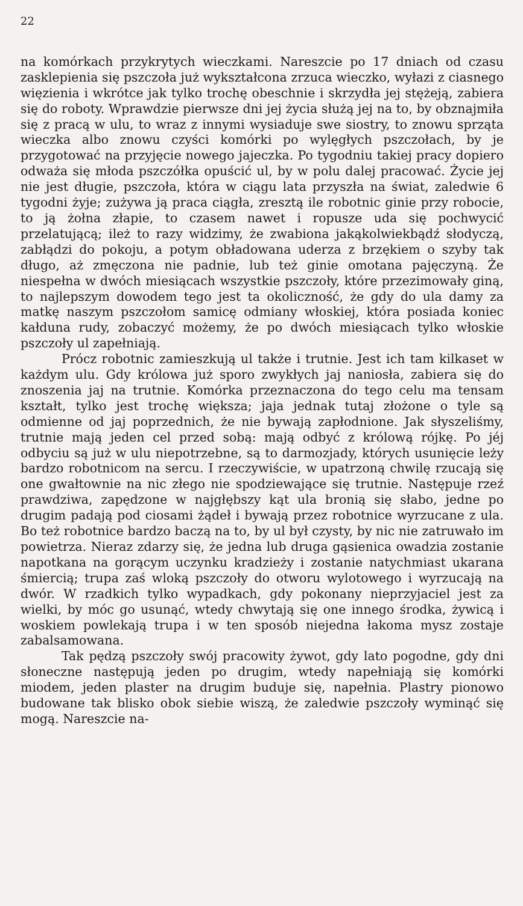22
na komórkach przykrytych wieczkami. Nareszcie po 17 dniach od czasu zasklepienia się pszczoła już wykształcona zrzuca wieczko, wyłazi z ciasnego więzienia i wkrótce jak tylko trochę obeschnie i skrzydła jej stężeją, zabiera się do roboty. Wprawdzie pierwsze dni jej życia służą jej na to, by obznajmiła się z pracą w ulu, to wraz z innymi wysiaduje swe siostry, to znowu sprząta wieczka albo znowu czyści komórki po wylęgłych pszczołach, by je przygotować na przyjęcie nowego jajeczka. Po tygodniu takiej pracy dopiero odważa się młoda pszczółka opuścić ul, by w polu dalej pracować. Życie jej nie jest długie, pszczoła, która w ciągu lata przyszła na świat, zaledwie 6 tygodni żyje; zużywa ją praca ciągła, zresztą ile robotnic ginie przy robocie, to ją żołna złapie, to czasem nawet i ropusze uda się pochwycić przelatującą; ileż to razy widzimy, że zwabiona jakąkolwiekbądź słodyczą, zabłądzi do pokoju, a potym obładowana uderza z brzękiem o szyby tak długo, aż zmęczona nie padnie, lub też ginie omotana pajęczyną. Że niespełna w dwóch miesiącach wszystkie pszczoły, które przezimowały giną, to najlepszym dowodem tego jest ta okoliczność, że gdy do ula damy za matkę naszym pszczołom samicę odmiany włoskiej, która posiada koniec kałduna rudy, zobaczyć możemy, że po dwóch miesiącach tylko włoskie pszczoły ul zapełniają.
Prócz robotnic zamieszkują ul także i trutnie. Jest ich tam kilkaset w każdym ulu. Gdy królowa już sporo zwykłych jaj naniosła, zabiera się do znoszenia jaj na trutnie. Komórka przeznaczona do tego celu ma tensam kształt, tylko jest trochę większa; jaja jednak tutaj złożone o tyle są odmienne od jaj poprzednich, że nie bywają zapłodnione. Jak słyszeliśmy, trutnie mają jeden cel przed sobą: mają odbyć z królową rójkę. Po jéj odbyciu są już w ulu niepotrzebne, są to darmozjady, których usunięcie leży bardzo robotnicom na sercu. I rzeczywiście, w upatrzoną chwilę rzucają się one gwałtownie na nic złego nie spodziewające się trutnie. Następuje rzeź prawdziwa, zapędzone w najgłębszy kąt ula bronią się słabo, jedne po drugim padają pod ciosami żądeł i bywają przez robotnice wyrzucane z ula. Bo też robotnice bardzo baczą na to, by ul był czysty, by nic nie zatruwało im powietrza. Nieraz zdarzy się, że jedna lub druga gąsienica owadzia zostanie napotkana na gorącym uczynku kradzieży i zostanie natychmiast ukarana śmiercią; trupa zaś wloką pszczoły do otworu wylotowego i wyrzucają na dwór. W rzadkich tylko wypadkach, gdy pokonany nieprzyjaciel jest za wielki, by móc go usunąć, wtedy chwytają się one innego środka, żywicą i woskiem powlekają trupa i w ten sposób niejedna łakoma mysz zostaje zabalsamowana.
Tak pędzą pszczoły swój pracowity żywot, gdy lato pogodne, gdy dni słoneczne następują jeden po drugim, wtedy napełniają się komórki miodem, jeden plaster na drugim buduje się, napełnia. Plastry pionowo budowane tak blisko obok siebie wiszą, że zaledwie pszczoły wyminąć się mogą. Nareszcie na-